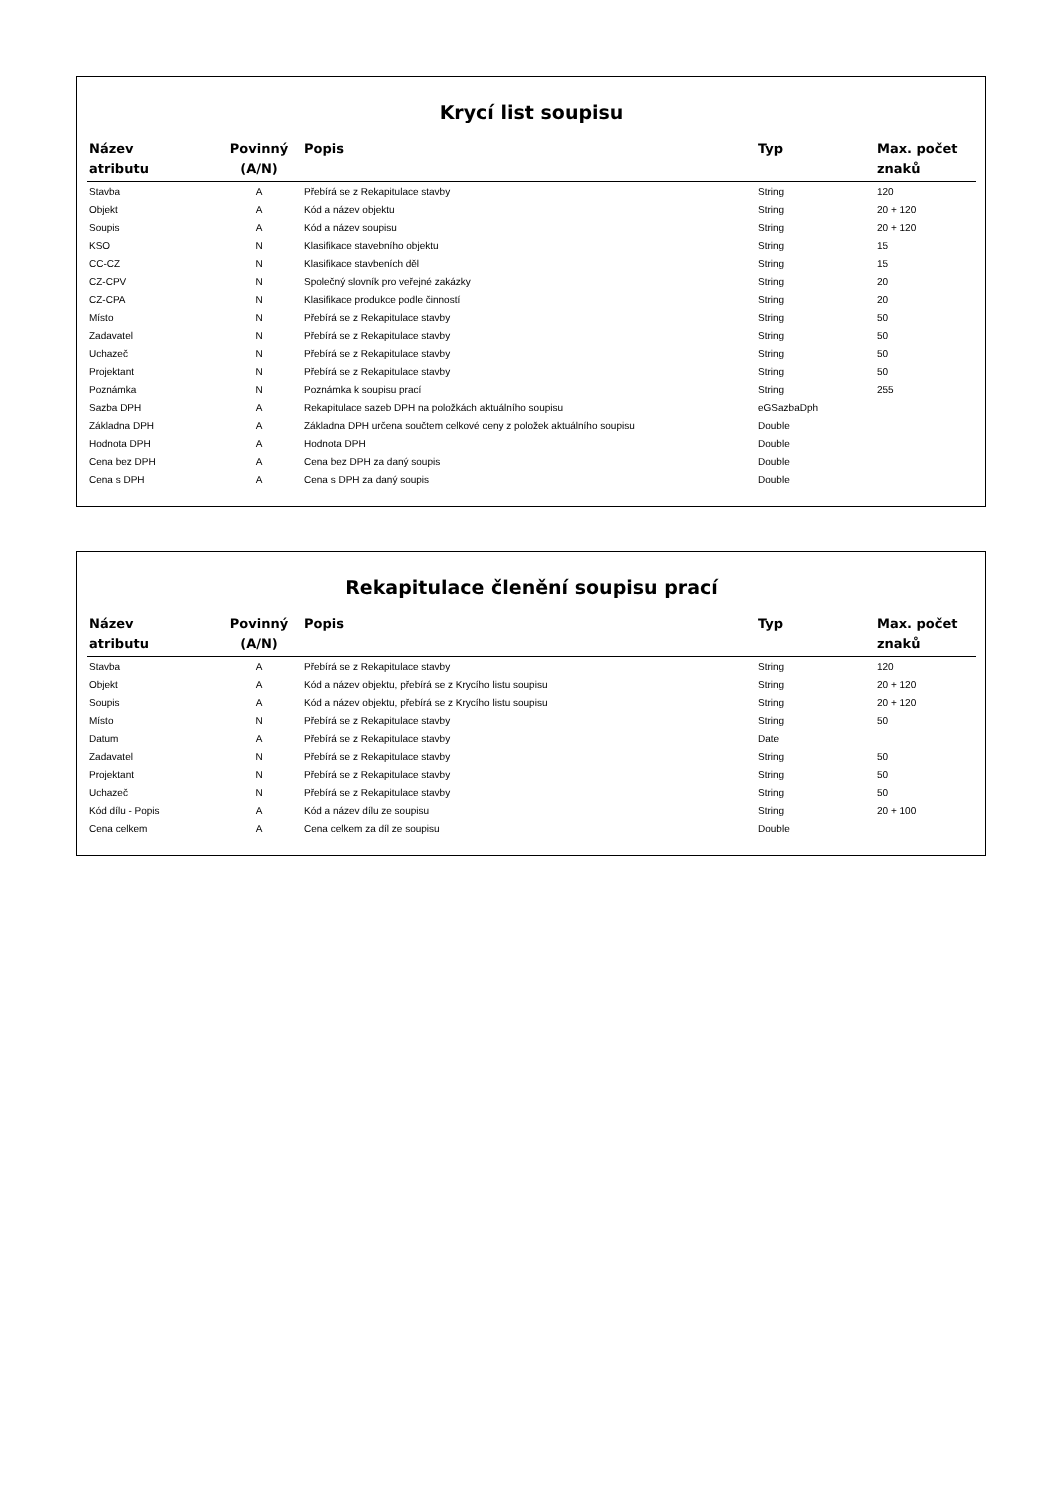Krycí list soupisu
| Název atributu | Povinný (A/N) | Popis | Typ | Max. počet znaků |
| --- | --- | --- | --- | --- |
| Stavba | A | Přebírá se z Rekapitulace stavby | String | 120 |
| Objekt | A | Kód a název objektu | String | 20 + 120 |
| Soupis | A | Kód a název soupisu | String | 20 + 120 |
| KSO | N | Klasifikace stavebního objektu | String | 15 |
| CC-CZ | N | Klasifikace stavbeních děl | String | 15 |
| CZ-CPV | N | Společný slovník pro veřejné zakázky | String | 20 |
| CZ-CPA | N | Klasifikace produkce podle činností | String | 20 |
| Místo | N | Přebírá se z Rekapitulace stavby | String | 50 |
| Zadavatel | N | Přebírá se z Rekapitulace stavby | String | 50 |
| Uchazeč | N | Přebírá se z Rekapitulace stavby | String | 50 |
| Projektant | N | Přebírá se z Rekapitulace stavby | String | 50 |
| Poznámka | N | Poznámka k soupisu prací | String | 255 |
| Sazba DPH | A | Rekapitulace sazeb DPH na položkách aktuálního soupisu | eGSazbaDph | |
| Základna DPH | A | Základna DPH určena součtem celkové ceny z položek aktuálního soupisu | Double | |
| Hodnota DPH | A | Hodnota DPH | Double | |
| Cena bez DPH | A | Cena bez DPH za daný soupis | Double | |
| Cena s DPH | A | Cena s DPH za daný soupis | Double | |
Rekapitulace členění soupisu prací
| Název atributu | Povinný (A/N) | Popis | Typ | Max. počet znaků |
| --- | --- | --- | --- | --- |
| Stavba | A | Přebírá se z Rekapitulace stavby | String | 120 |
| Objekt | A | Kód a název objektu, přebírá se z Krycího listu soupisu | String | 20 + 120 |
| Soupis | A | Kód a název objektu, přebírá se z Krycího listu soupisu | String | 20 + 120 |
| Místo | N | Přebírá se z Rekapitulace stavby | String | 50 |
| Datum | A | Přebírá se z Rekapitulace stavby | Date | |
| Zadavatel | N | Přebírá se z Rekapitulace stavby | String | 50 |
| Projektant | N | Přebírá se z Rekapitulace stavby | String | 50 |
| Uchazeč | N | Přebírá se z Rekapitulace stavby | String | 50 |
| Kód dílu - Popis | A | Kód a název dílu ze soupisu | String | 20 + 100 |
| Cena celkem | A | Cena celkem za díl ze soupisu | Double | |